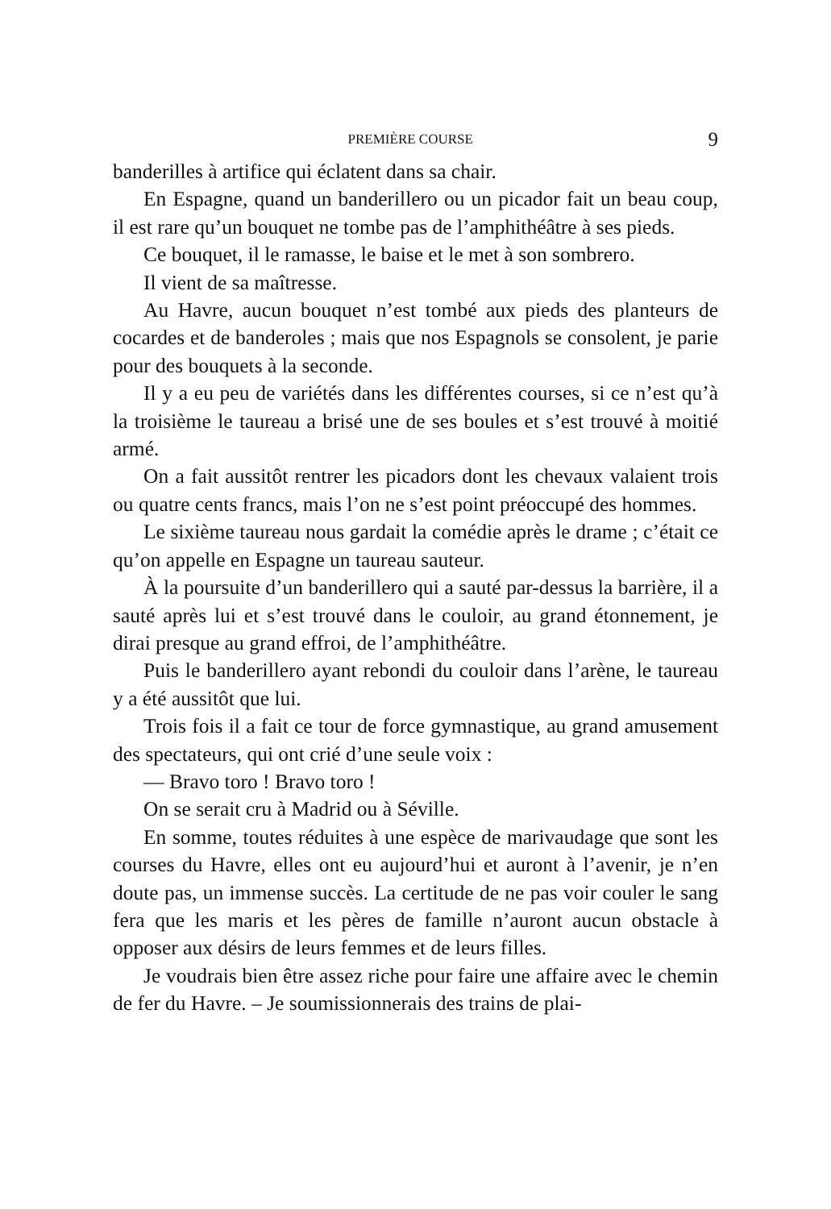PREMIÈRE COURSE 9
banderilles à artifice qui éclatent dans sa chair.
En Espagne, quand un banderillero ou un picador fait un beau coup, il est rare qu’un bouquet ne tombe pas de l’amphithéâtre à ses pieds.
Ce bouquet, il le ramasse, le baise et le met à son sombrero.
Il vient de sa maîtresse.
Au Havre, aucun bouquet n’est tombé aux pieds des planteurs de cocardes et de banderoles ; mais que nos Espagnols se consolent, je parie pour des bouquets à la seconde.
Il y a eu peu de variétés dans les différentes courses, si ce n’est qu’à la troisième le taureau a brisé une de ses boules et s’est trouvé à moitié armé.
On a fait aussitôt rentrer les picadors dont les chevaux valaient trois ou quatre cents francs, mais l’on ne s’est point préoccupé des hommes.
Le sixième taureau nous gardait la comédie après le drame ; c’était ce qu’on appelle en Espagne un taureau sauteur.
À la poursuite d’un banderillero qui a sauté par-dessus la barrière, il a sauté après lui et s’est trouvé dans le couloir, au grand étonnement, je dirai presque au grand effroi, de l’amphithéâtre.
Puis le banderillero ayant rebondi du couloir dans l’arène, le taureau y a été aussitôt que lui.
Trois fois il a fait ce tour de force gymnastique, au grand amusement des spectateurs, qui ont crié d’une seule voix :
— Bravo toro ! Bravo toro !
On se serait cru à Madrid ou à Séville.
En somme, toutes réduites à une espèce de marivaudage que sont les courses du Havre, elles ont eu aujourd’hui et auront à l’avenir, je n’en doute pas, un immense succès. La certitude de ne pas voir couler le sang fera que les maris et les pères de famille n’auront aucun obstacle à opposer aux désirs de leurs femmes et de leurs filles.
Je voudrais bien être assez riche pour faire une affaire avec le chemin de fer du Havre. – Je soumissionnerais des trains de plai-